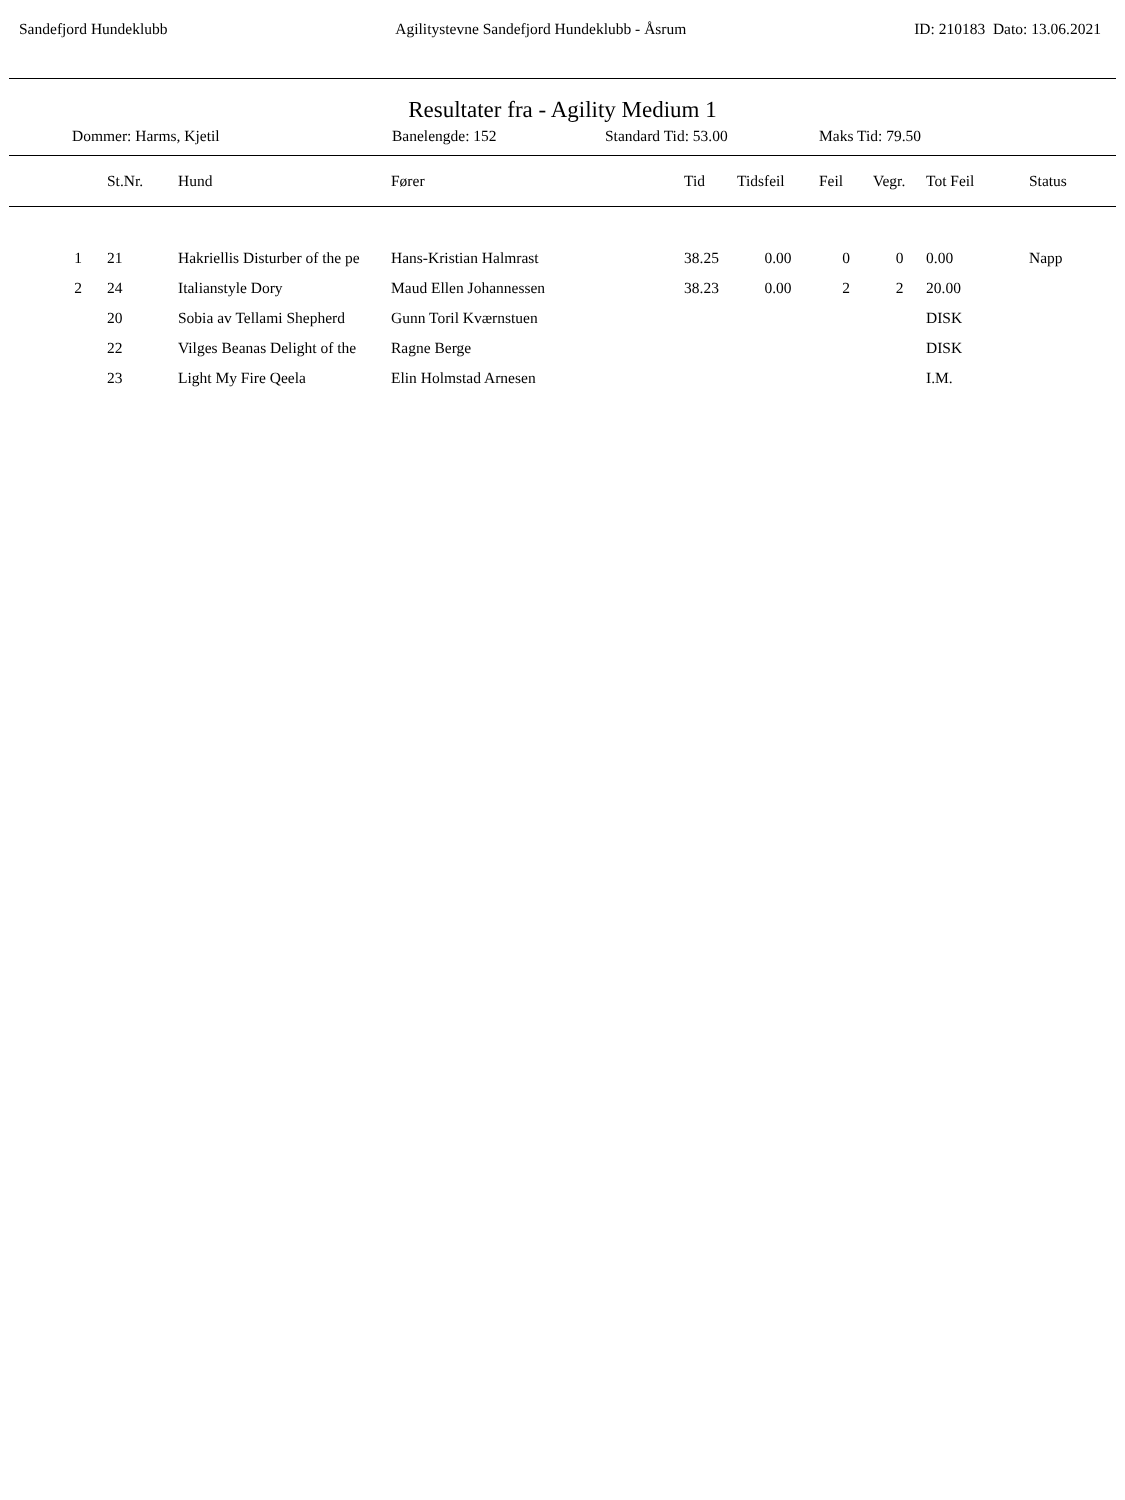Sandefjord Hundeklubb Agilitystevne Sandefjord Hundeklubb - Åsrum ID: 210183 Dato: 13.06.2021
Resultater fra - Agility Medium 1
Dommer: Harms, Kjetil Banelengde: 152 Standard Tid: 53.00 Maks Tid: 79.50
| | St.Nr. | Hund | Fører | Tid | Tidsfeil | Feil | Vegr. | Tot Feil | Status |
| --- | --- | --- | --- | --- | --- | --- | --- | --- | --- |
| 1 | 21 | Hakriellis Disturber of the pe | Hans-Kristian Halmrast | 38.25 | 0.00 | 0 | 0 | 0.00 | Napp |
| 2 | 24 | Italianstyle Dory | Maud Ellen Johannessen | 38.23 | 0.00 | 2 | 2 | 20.00 | |
| | 20 | Sobia av Tellami Shepherd | Gunn Toril Kværnstuen | | | | | DISK | |
| | 22 | Vilges Beanas Delight of the | Ragne Berge | | | | | DISK | |
| | 23 | Light My Fire Qeela | Elin Holmstad Arnesen | | | | | I.M. | |